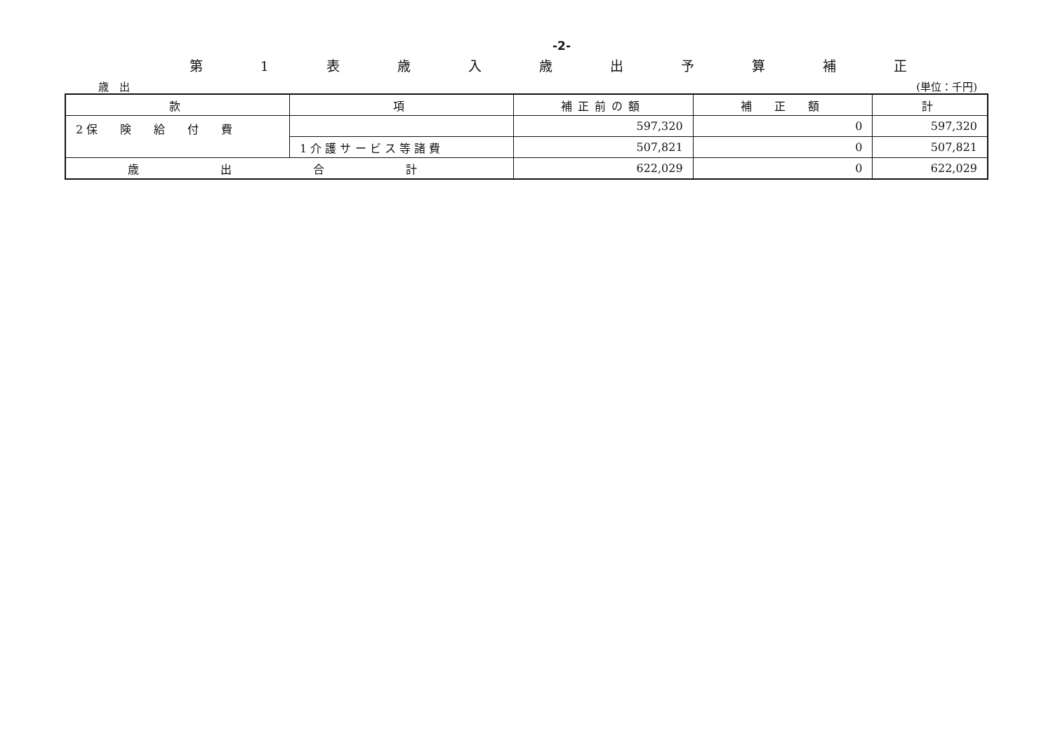-2-
第 1 表 歳 入 歳 出 予 算 補 正
歳　出 (単位：千円)
| 款 | 項 | 補正前の額 | 補 正 額 | 計 |
| --- | --- | --- | --- | --- |
| 2 保 険 給 付 費 | | 597,320 | 0 | 597,320 |
| | 1 介 護 サ ー ビ ス 等 諸 費 | 507,821 | 0 | 507,821 |
| 歳 出 合 計 | | 622,029 | 0 | 622,029 |